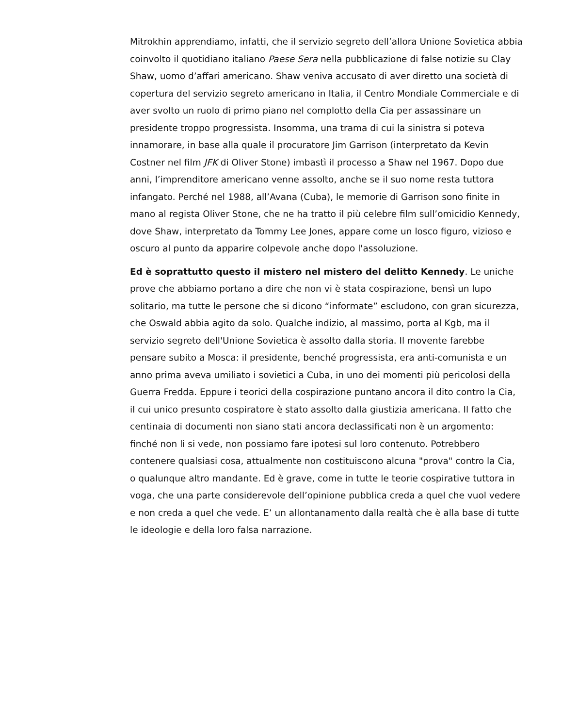Mitrokhin apprendiamo, infatti, che il servizio segreto dell’allora Unione Sovietica abbia coinvolto il quotidiano italiano Paese Sera nella pubblicazione di false notizie su Clay Shaw, uomo d’affari americano. Shaw veniva accusato di aver diretto una società di copertura del servizio segreto americano in Italia, il Centro Mondiale Commerciale e di aver svolto un ruolo di primo piano nel complotto della Cia per assassinare un presidente troppo progressista. Insomma, una trama di cui la sinistra si poteva innamorare, in base alla quale il procuratore Jim Garrison (interpretato da Kevin Costner nel film JFK di Oliver Stone) imbastì il processo a Shaw nel 1967. Dopo due anni, l’imprenditore americano venne assolto, anche se il suo nome resta tuttora infangato. Perché nel 1988, all’Avana (Cuba), le memorie di Garrison sono finite in mano al regista Oliver Stone, che ne ha tratto il più celebre film sull’omicidio Kennedy, dove Shaw, interpretato da Tommy Lee Jones, appare come un losco figuro, vizioso e oscuro al punto da apparire colpevole anche dopo l'assoluzione.
Ed è soprattutto questo il mistero nel mistero del delitto Kennedy. Le uniche prove che abbiamo portano a dire che non vi è stata cospirazione, bensì un lupo solitario, ma tutte le persone che si dicono “informate” escludono, con gran sicurezza, che Oswald abbia agito da solo. Qualche indizio, al massimo, porta al Kgb, ma il servizio segreto dell'Unione Sovietica è assolto dalla storia. Il movente farebbe pensare subito a Mosca: il presidente, benché progressista, era anti-comunista e un anno prima aveva umiliato i sovietici a Cuba, in uno dei momenti più pericolosi della Guerra Fredda. Eppure i teorici della cospirazione puntano ancora il dito contro la Cia, il cui unico presunto cospiratore è stato assolto dalla giustizia americana. Il fatto che centinaia di documenti non siano stati ancora declassificati non è un argomento: finché non li si vede, non possiamo fare ipotesi sul loro contenuto. Potrebbero contenere qualsiasi cosa, attualmente non costituiscono alcuna "prova" contro la Cia, o qualunque altro mandante. Ed è grave, come in tutte le teorie cospirative tuttora in voga, che una parte considerevole dell’opinione pubblica creda a quel che vuol vedere e non creda a quel che vede. E’ un allontanamento dalla realtà che è alla base di tutte le ideologie e della loro falsa narrazione.